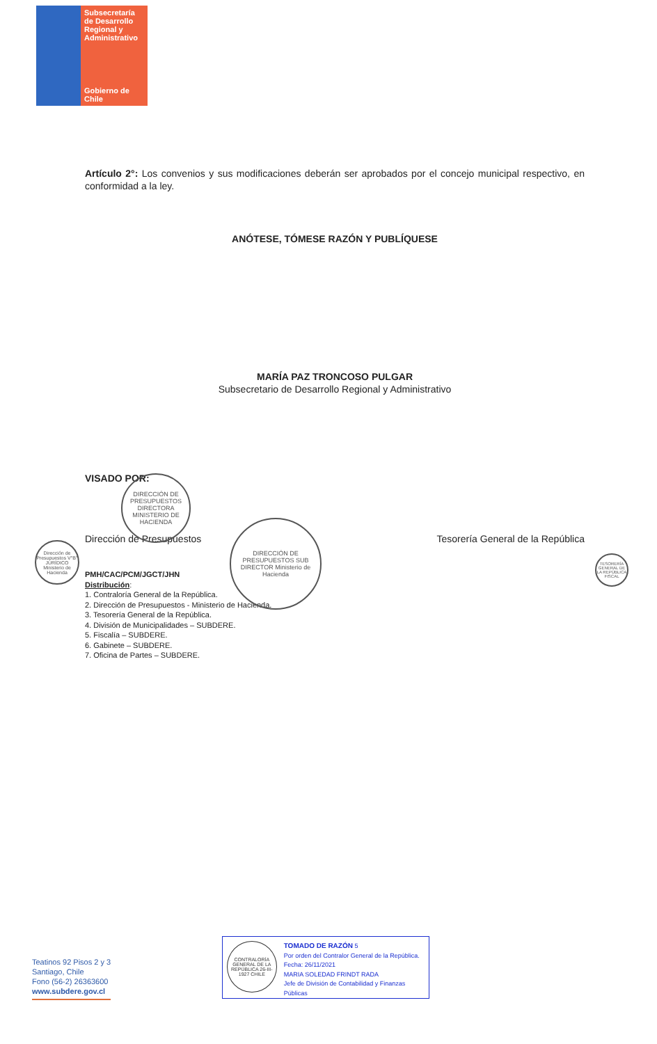Subsecretaría
de Desarrollo
Regional y
Administrativo
Gobierno de Chile
Artículo 2°: Los convenios y sus modificaciones deberán ser aprobados por el concejo municipal respectivo, en conformidad a la ley.
ANÓTESE, TÓMESE RAZÓN Y PUBLÍQUESE
MARÍA PAZ TRONCOSO PULGAR
Subsecretario de Desarrollo Regional y Administrativo
VISADO POR:
Dirección de Presupuestos Tesorería General de la República
PMH/CAC/PCM/JGCT/JHN
Distribución:
1. Contraloría General de la República.
2. Dirección de Presupuestos - Ministerio de Hacienda.
3. Tesorería General de la República.
4. División de Municipalidades – SUBDERE.
5. Fiscalía – SUBDERE.
6. Gabinete – SUBDERE.
7. Oficina de Partes – SUBDERE.
DIRECCIÓN DE PRESUPUESTOS DIRECTORA MINISTERIO DE HACIENDA
Dirección de Presupuestos V°B° JURÍDICO Ministerio de Hacienda
DIRECCIÓN DE PRESUPUESTOS SUB DIRECTOR Ministerio de Hacienda
TESORERÍA GENERAL DE LA REPÚBLICA FISCAL
Teatinos 92 Pisos 2 y 3
Santiago, Chile
Fono (56-2) 26363600
www.subdere.gov.cl
CONTRALORÍA GENERAL DE LA REPÚBLICA 26-III-1927 CHILE
TOMADO DE RAZÓN 5
Por orden del Contralor General de la República.
Fecha: 26/11/2021
MARIA SOLEDAD FRINDT RADA
Jefe de División de Contabilidad y Finanzas Públicas